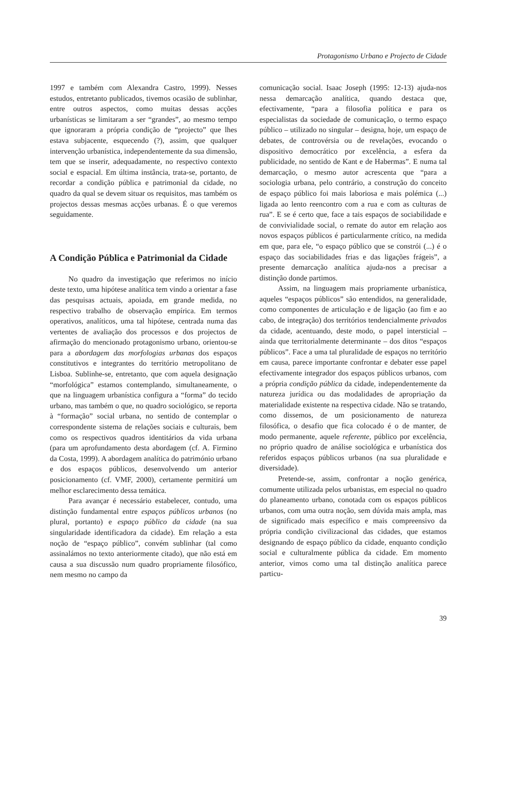Protagonismo Urbano e Projecto de Cidade
1997 e também com Alexandra Castro, 1999). Nesses estudos, entretanto publicados, tivemos ocasião de sublinhar, entre outros aspectos, como muitas dessas acções urbanísticas se limitaram a ser “grandes”, ao mesmo tempo que ignoraram a própria condição de “projecto” que lhes estava subjacente, esquecendo (?), assim, que qualquer intervenção urbanística, independentemente da sua dimensão, tem que se inserir, adequadamente, no respectivo contexto social e espacial. Em última instância, trata-se, portanto, de recordar a condição pública e patrimonial da cidade, no quadro da qual se devem situar os requisitos, mas também os projectos dessas mesmas acções urbanas. É o que veremos seguidamente.
A Condição Pública e Patrimonial da Cidade
No quadro da investigação que referimos no início deste texto, uma hipótese analítica tem vindo a orientar a fase das pesquisas actuais, apoiada, em grande medida, no respectivo trabalho de observação empírica. Em termos operativos, analíticos, uma tal hipótese, centrada numa das vertentes de avaliação dos processos e dos projectos de afirmação do mencionado protagonismo urbano, orientou-se para a abordagem das morfologias urbanas dos espaços constitutivos e integrantes do território metropolitano de Lisboa. Sublinhe-se, entretanto, que com aquela designação “morfológica” estamos contemplando, simultaneamente, o que na linguagem urbanística configura a “forma” do tecido urbano, mas também o que, no quadro sociológico, se reporta à “formação” social urbana, no sentido de contemplar o correspondente sistema de relações sociais e culturais, bem como os respectivos quadros identitários da vida urbana (para um aprofundamento desta abordagem (cf. A. Firmino da Costa, 1999). A abordagem analítica do património urbano e dos espaços públicos, desenvolvendo um anterior posicionamento (cf. VMF, 2000), certamente permitirá um melhor esclarecimento dessa temática.
Para avançar é necessário estabelecer, contudo, uma distinção fundamental entre espaços públicos urbanos (no plural, portanto) e espaço público da cidade (na sua singularidade identificadora da cidade). Em relação a esta noção de “espaço público”, convém sublinhar (tal como assinalámos no texto anteriormente citado), que não está em causa a sua discussão num quadro propriamente filosófico, nem mesmo no campo da
comunicação social. Isaac Joseph (1995: 12-13) ajuda-nos nessa demarcação analítica, quando destaca que, efectivamente, “para a filosofia política e para os especialistas da sociedade de comunicação, o termo espaço público – utilizado no singular – designa, hoje, um espaço de debates, de controvérsia ou de revelações, evocando o dispositivo democrático por excelência, a esfera da publicidade, no sentido de Kant e de Habermas”. E numa tal demarcação, o mesmo autor acrescenta que “para a sociologia urbana, pelo contrário, a construção do conceito de espaço público foi mais laboriosa e mais polémica (...) ligada ao lento reencontro com a rua e com as culturas de rua”. E se é certo que, face a tais espaços de sociabilidade e de convivialidade social, o remate do autor em relação aos novos espaços públicos é particularmente crítico, na medida em que, para ele, “o espaço público que se constrói (...) é o espaço das sociabilidades frias e das ligações frágeis”, a presente demarcação analítica ajuda-nos a precisar a distinção donde partimos.
Assim, na linguagem mais propriamente urbanística, aqueles “espaços públicos” são entendidos, na generalidade, como componentes de articulação e de ligação (ao fim e ao cabo, de integração) dos territórios tendencialmente privados da cidade, acentuando, deste modo, o papel intersticial – ainda que territorialmente determinante – dos ditos “espaços públicos”. Face a uma tal pluralidade de espaços no território em causa, parece importante confrontar e debater esse papel efectivamente integrador dos espaços públicos urbanos, com a própria condição pública da cidade, independentemente da natureza jurídica ou das modalidades de apropriação da materialidade existente na respectiva cidade. Não se tratando, como dissemos, de um posicionamento de natureza filosófica, o desafio que fica colocado é o de manter, de modo permanente, aquele referente, público por excelência, no próprio quadro de análise sociológica e urbanística dos referidos espaços públicos urbanos (na sua pluralidade e diversidade).
Pretende-se, assim, confrontar a noção genérica, comumente utilizada pelos urbanistas, em especial no quadro do planeamento urbano, conotada com os espaços públicos urbanos, com uma outra noção, sem dúvida mais ampla, mas de significado mais específico e mais compreensivo da própria condição civilizacional das cidades, que estamos designando de espaço público da cidade, enquanto condição social e culturalmente pública da cidade. Em momento anterior, vimos como uma tal distinção analítica parece particu-
39